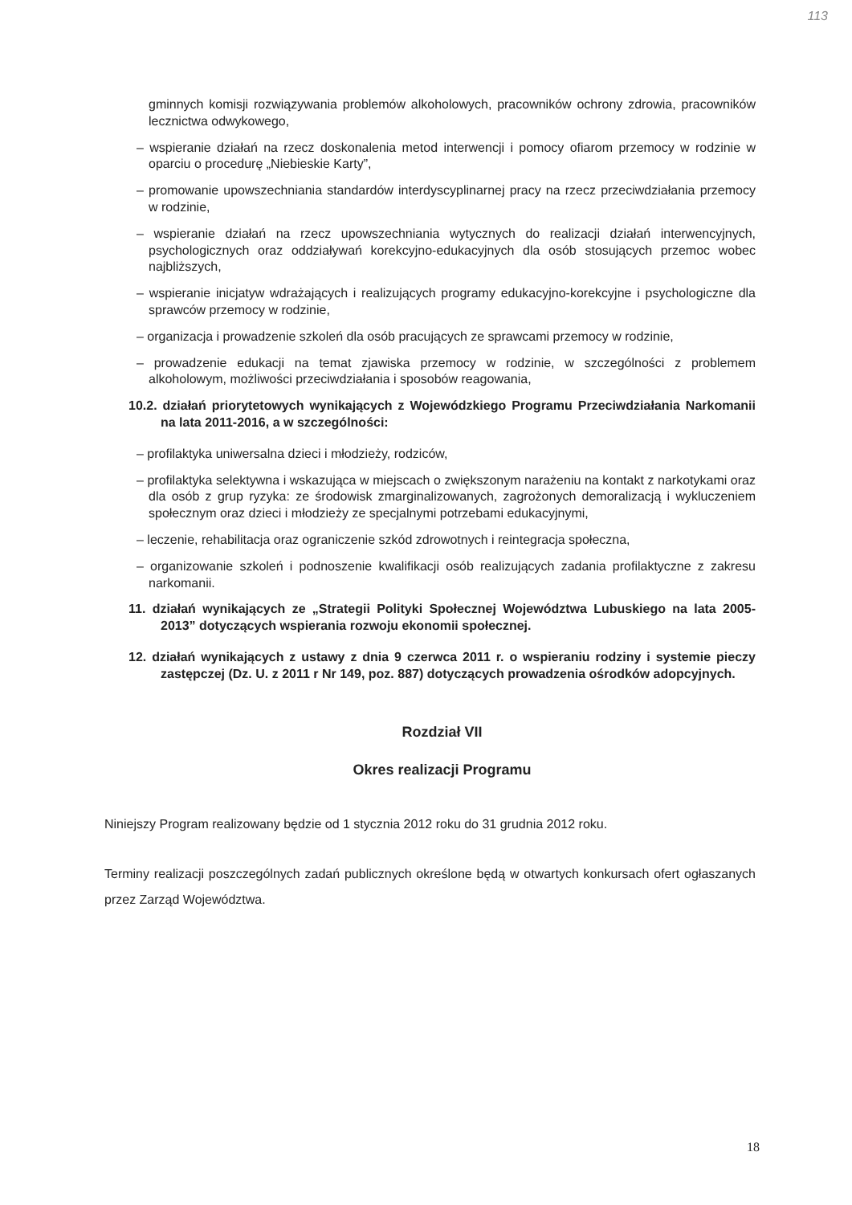113
gminnych komisji rozwiązywania problemów alkoholowych, pracowników ochrony zdrowia, pracowników lecznictwa odwykowego,
– wspieranie działań na rzecz doskonalenia metod interwencji i pomocy ofiarom przemocy w rodzinie w oparciu o procedurę „Niebieskie Karty”,
– promowanie upowszechniania standardów interdyscyplinarnej pracy na rzecz przeciwdziałania przemocy w rodzinie,
– wspieranie działań na rzecz upowszechniania wytycznych do realizacji działań interwencyjnych, psychologicznych oraz oddziaływań korekcyjno-edukacyjnych dla osób stosujących przemoc wobec najbliższych,
– wspieranie inicjatyw wdrażających i realizujących programy edukacyjno-korekcyjne i psychologiczne dla sprawców przemocy w rodzinie,
– organizacja i prowadzenie szkoleń dla osób pracujących ze sprawcami przemocy w rodzinie,
– prowadzenie edukacji na temat zjawiska przemocy w rodzinie, w szczególności z problemem alkoholowym, możliwości przeciwdziałania i sposobów reagowania,
10.2. działań priorytetowych wynikających z Wojewódzkiego Programu Przeciwdziałania Narkomanii na lata 2011-2016, a w szczególności:
– profilaktyka uniwersalna dzieci i młodzieży, rodziców,
– profilaktyka selektywna i wskazująca w miejscach o zwiększonym narażeniu na kontakt z narkotykami oraz dla osób z grup ryzyka: ze środowisk zmarginalizowanych, zagrożonych demoralizacją i wykluczeniem społecznym oraz dzieci i młodzieży ze specjalnymi potrzebami edukacyjnymi,
– leczenie, rehabilitacja oraz ograniczenie szkód zdrowotnych i reintegracja społeczna,
– organizowanie szkoleń i podnoszenie kwalifikacji osób realizujących zadania profilaktyczne z zakresu narkomanii.
11. działań wynikających ze „Strategii Polityki Społecznej Województwa Lubuskiego na lata 2005-2013” dotyczących wspierania rozwoju ekonomii społecznej.
12. działań wynikających z ustawy z dnia 9 czerwca 2011 r. o wspieraniu rodziny i systemie pieczy zastępczej (Dz. U. z 2011 r Nr 149, poz. 887) dotyczących prowadzenia ośrodków adopcyjnych.
Rozdział VII
Okres realizacji Programu
Niniejszy Program realizowany będzie od 1 stycznia 2012 roku do 31 grudnia 2012 roku.
Terminy realizacji poszczególnych zadań publicznych określone będą w otwartych konkursach ofert ogłaszanych przez Zarząd Województwa.
18